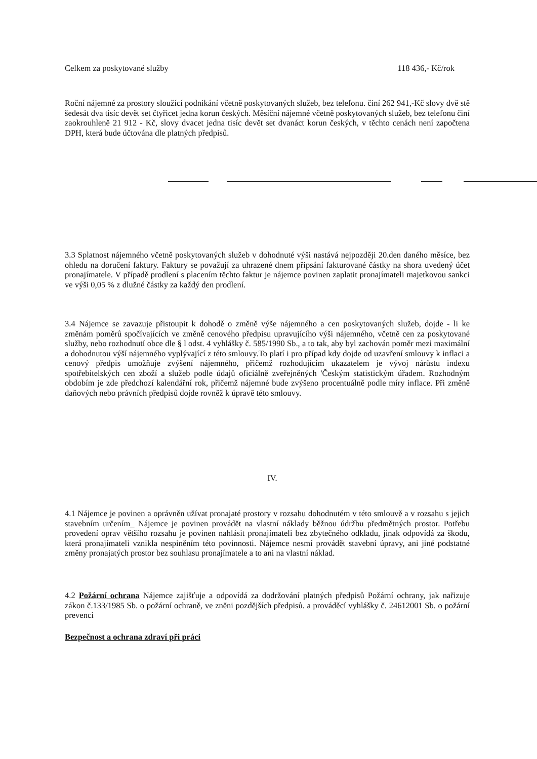Celkem za poskytované služby 118 436,- Kč/rok
Roční nájemné za prostory sloužící podnikání včetně poskytovaných služeb, bez telefonu. činí 262 941,-Kč slovy dvě stě šedesát dva tisíc devět set čtyřicet jedna korun českých. Měsíční nájemné včetně poskytovaných služeb, bez telefonu činí zaokrouhleně 21 912 - Kč, slovy dvacet jedna tisíc devět set dvanáct korun českých, v těchto cenách není započtena DPH, která bude účtována dle platných předpisů.
3.3 Splatnost nájemného včetně poskytovaných služeb v dohodnuté výši nastává nejpozději 20.den daného měsíce, bez ohledu na doručení faktury. Faktury se považují za uhrazené dnem připsání fakturované částky na shora uvedený účet pronajímatele. V případě prodlení s placením těchto faktur je nájemce povinen zaplatit pronajímateli majetkovou sankci ve výši 0,05 % z dlužné částky za každý den prodlení.
3.4 Nájemce se zavazuje přistoupit k dohodě o změně výše nájemného a cen poskytovaných služeb, dojde - li ke změnám poměrů spočívajících ve změně cenového předpisu upravujícího výši nájemného, včetně cen za poskytované služby, nebo rozhodnutí obce dle § l odst. 4 vyhlášky č. 585/1990 Sb., a to tak, aby byl zachován poměr mezi maximální a dohodnutou výší nájemného vyplývající z této smlouvy.To platí i pro případ kdy dojde od uzavření smlouvy k inflaci a cenový předpis umožňuje zvýšení nájemného, přičemž rozhodujícím ukazatelem je vývoj nárůstu indexu spotřebitelských cen zboží a služeb podle údajů oficiálně zveřejněných 'Českým statistickým úřadem. Rozhodným obdobím je zde předchozí kalendářní rok, přičemž nájemné bude zvýšeno procentuálně podle míry inflace. Při změně daňových nebo právních předpisů dojde rovněž k úpravě této smlouvy.
IV.
4.1 Nájemce je povinen a oprávněn užívat pronajaté prostory v rozsahu dohodnutém v této smlouvě a v rozsahu s jejich stavebním určením_ Nájemce je povinen provádět na vlastní náklady běžnou údržbu předmětných prostor. Potřebu provedení oprav většího rozsahu je povinen nahlásit pronajímateli bez zbytečného odkladu, jinak odpovídá za škodu, která pronajímateli vznikla nespiněním této povinnosti. Nájemce nesmí provádět stavební úpravy, ani jiné podstatné změny pronajatých prostor bez souhlasu pronajímatele a to ani na vlastní náklad.
4.2 Požární ochrana Nájemce zajišťuje a odpovídá za dodržování platných předpisů Požární ochrany, jak nařizuje zákon č.133/1985 Sb. o požární ochraně, ve zněni pozdějších předpisů. a prováděcí vyhlášky č. 24612001 Sb. o požární prevenci
Bezpečnost a ochrana zdraví při práci